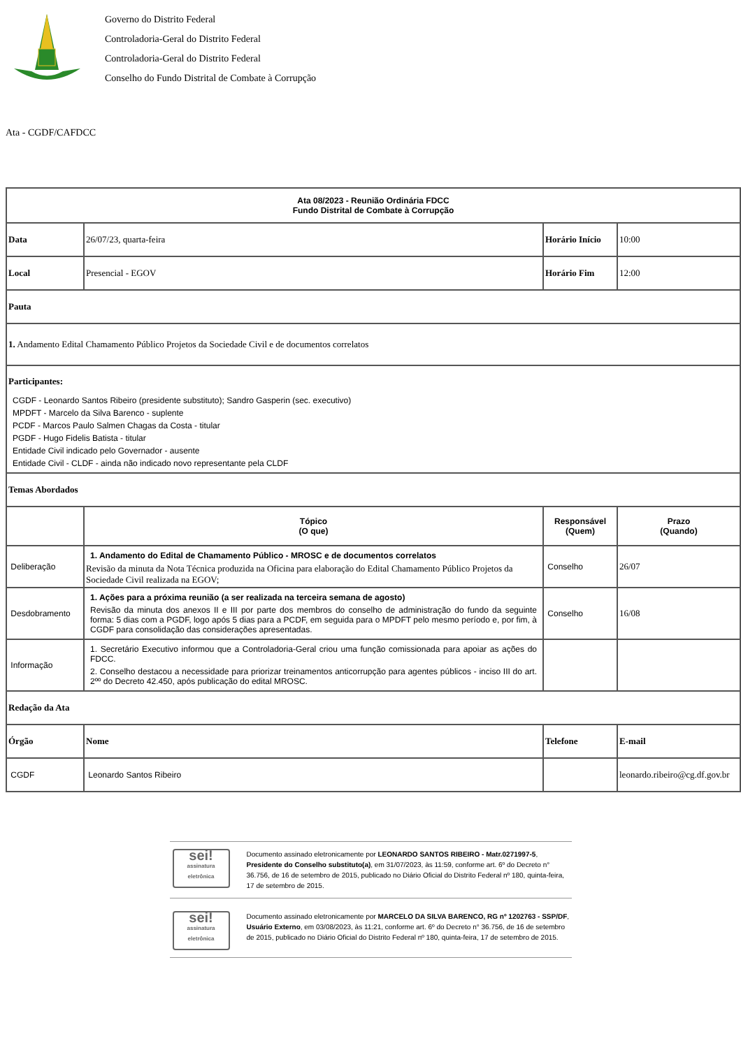Governo do Distrito Federal
Controladoria-Geral do Distrito Federal
Controladoria-Geral do Distrito Federal
Conselho do Fundo Distrital de Combate à Corrupção
Ata - CGDF/CAFDCC
| Ata 08/2023 - Reunião Ordinária FDCC Fundo Distrital de Combate à Corrupção | | | |
| --- | --- | --- | --- |
| Data | 26/07/23, quarta-feira | Horário Início | 10:00 |
| Local | Presencial - EGOV | Horário Fim | 12:00 |
| Pauta | | | |
| 1. Andamento Edital Chamamento Público Projetos da Sociedade Civil e de documentos correlatos | | | |
| Participantes: CGDF - Leonardo Santos Ribeiro (presidente substituto); Sandro Gasperin (sec. executivo) MPDFT - Marcelo da Silva Barenco - suplente PCDF - Marcos Paulo Salmen Chagas da Costa - titular PGDF - Hugo Fidelis Batista - titular Entidade Civil indicado pelo Governador - ausente Entidade Civil - CLDF - ainda não indicado novo representante pela CLDF | | | |
| Temas Abordados | | | |
| | Tópico (O que) | Responsável (Quem) | Prazo (Quando) |
| Deliberação | 1. Andamento do Edital de Chamamento Público - MROSC e de documentos correlatos Revisão da minuta da Nota Técnica produzida na Oficina para elaboração do Edital Chamamento Público Projetos da Sociedade Civil realizada na EGOV; | Conselho | 26/07 |
| Desdobramento | 1. Ações para a próxima reunião (a ser realizada na terceira semana de agosto) Revisão da minuta dos anexos II e III por parte dos membros do conselho de administração do fundo da seguinte forma: 5 dias com a PGDF, logo após 5 dias para a PCDF, em seguida para o MPDFT pelo mesmo período e, por fim, à CGDF para consolidação das considerações apresentadas. | Conselho | 16/08 |
| Informação | 1. Secretário Executivo informou que a Controladoria-Geral criou uma função comissionada para apoiar as ações do FDCC. 2. Conselho destacou a necessidade para priorizar treinamentos anticorrupção para agentes públicos - inciso III do art. 2ºº do Decreto 42.450, após publicação do edital MROSC. | | |
| Redação da Ata | | | |
| Órgão | Nome | Telefone | E-mail |
| CGDF | Leonardo Santos Ribeiro | | leonardo.ribeiro@cg.df.gov.br |
sei!
assinatura eletrônica
Documento assinado eletronicamente por LEONARDO SANTOS RIBEIRO - Matr.0271997-5, Presidente do Conselho substituto(a), em 31/07/2023, às 11:59, conforme art. 6º do Decreto n° 36.756, de 16 de setembro de 2015, publicado no Diário Oficial do Distrito Federal nº 180, quinta-feira, 17 de setembro de 2015.
sei!
assinatura eletrônica
Documento assinado eletronicamente por MARCELO DA SILVA BARENCO, RG nº 1202763 - SSP/DF, Usuário Externo, em 03/08/2023, às 11:21, conforme art. 6º do Decreto n° 36.756, de 16 de setembro de 2015, publicado no Diário Oficial do Distrito Federal nº 180, quinta-feira, 17 de setembro de 2015.